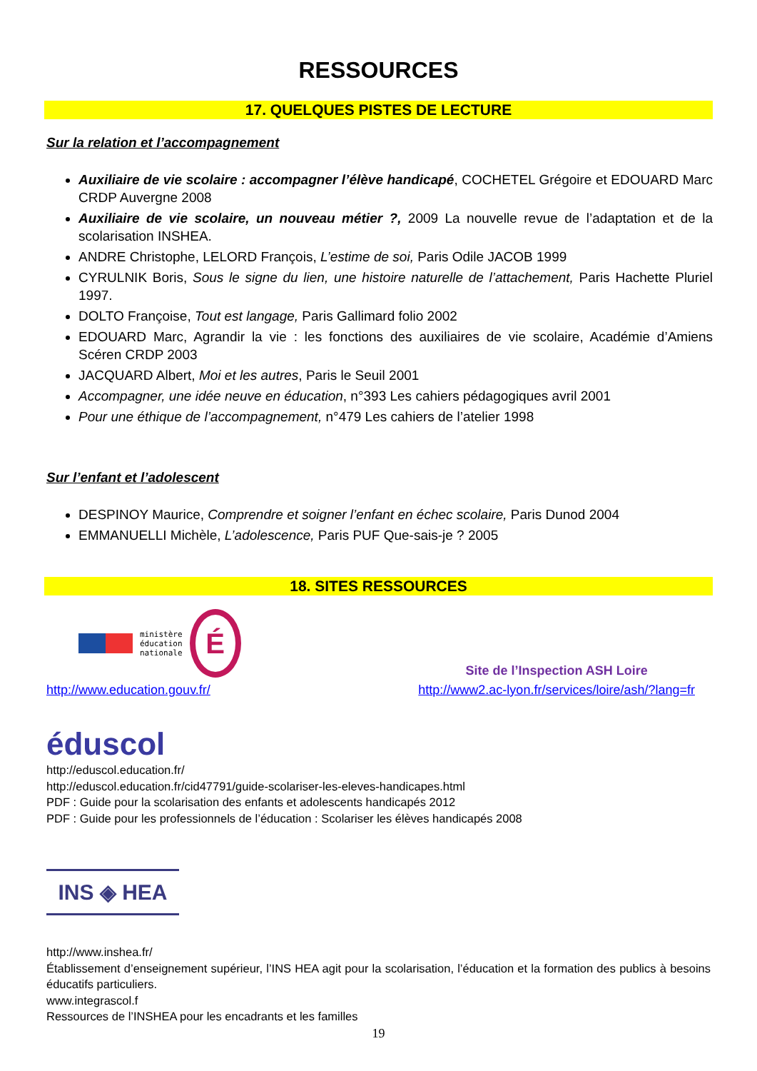RESSOURCES
17. QUELQUES PISTES DE LECTURE
Sur la relation et l’accompagnement
Auxiliaire de vie scolaire : accompagner l’élève handicapé, COCHETEL Grégoire et EDOUARD Marc CRDP Auvergne 2008
Auxiliaire de vie scolaire, un nouveau métier ?, 2009 La nouvelle revue de l’adaptation et de la scolarisation INSHEA.
ANDRE Christophe, LELORD François, L’estime de soi, Paris Odile JACOB 1999
CYRULNIK Boris, Sous le signe du lien, une histoire naturelle de l’attachement, Paris Hachette Pluriel 1997.
DOLTO Françoise, Tout est langage, Paris Gallimard folio 2002
EDOUARD Marc, Agrandir la vie : les fonctions des auxiliaires de vie scolaire, Académie d’Amiens Scéren CRDP 2003
JACQUARD Albert, Moi et les autres, Paris le Seuil 2001
Accompagner, une idée neuve en éducation, n°393 Les cahiers pédagogiques avril 2001
Pour une éthique de l’accompagnement, n°479 Les cahiers de l’atelier 1998
Sur l’enfant et l’adolescent
DESPINOY Maurice, Comprendre et soigner l’enfant en échec scolaire, Paris Dunod 2004
EMMANUELLI Michèle, L’adolescence, Paris PUF Que-sais-je ? 2005
18. SITES RESSOURCES
ministère
éducation
nationale
É
http://www.education.gouv.fr/
Site de l’Inspection ASH Loire
http://www2.ac-lyon.fr/services/loire/ash/?lang=fr
éduscol
http://eduscol.education.fr/
http://eduscol.education.fr/cid47791/guide-scolariser-les-eleves-handicapes.html
PDF : Guide pour la scolarisation des enfants et adolescents handicapés 2012
PDF : Guide pour les professionnels de l’éducation : Scolariser les élèves handicapés 2008
INS ◈ HEA
http://www.inshea.fr/
Établissement d’enseignement supérieur, l’INS HEA agit pour la scolarisation, l’éducation et la formation des publics à besoins éducatifs particuliers.
www.integrascol.f
Ressources de l’INSHEA pour les encadrants et les familles
19